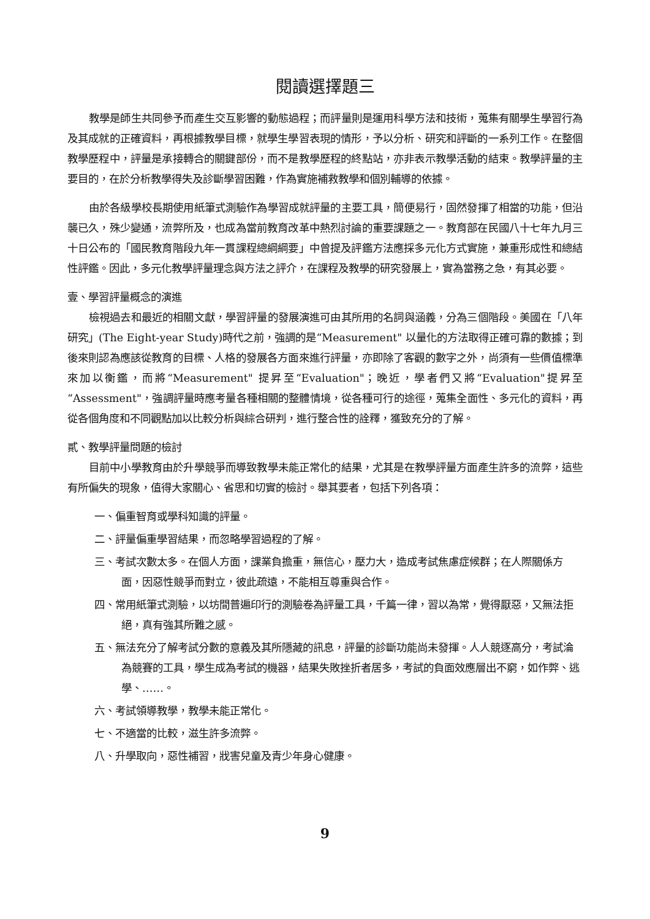閱讀選擇題三
教學是師生共同參予而產生交互影響的動態過程；而評量則是運用科學方法和技術，蒐集有關學生學習行為及其成就的正確資料，再根據教學目標，就學生學習表現的情形，予以分析、研究和評斷的一系列工作。在整個教學歷程中，評量是承接轉合的關鍵部份，而不是教學歷程的終點站，亦非表示教學活動的結束。教學評量的主要目的，在於分析教學得失及診斷學習困難，作為實施補救教學和個別輔導的依據。
由於各級學校長期使用紙筆式測驗作為學習成就評量的主要工具，簡便易行，固然發揮了相當的功能，但沿襲已久，殊少變通，流弊所及，也成為當前教育改革中熱烈討論的重要課題之一。教育部在民國八十七年九月三十日公布的「國民教育階段九年一貫課程總綱綱要」中曾提及評鑑方法應採多元化方式實施，兼重形成性和總結性評鑑。因此，多元化教學評量理念與方法之評介，在課程及教學的研究發展上，實為當務之急，有其必要。
壹、學習評量概念的演進
檢視過去和最近的相關文獻，學習評量的發展演進可由其所用的名詞與涵義，分為三個階段。美國在「八年研究」(The Eight-year Study)時代之前，強調的是“Measurement" 以量化的方法取得正確可靠的數據；到後來則認為應該從教育的目標、人格的發展各方面來進行評量，亦即除了客觀的數字之外，尚須有一些價值標準來加以衡鑑，而將“Measurement" 提昇至“Evaluation"；晚近，學者們又將“Evaluation"提昇至“Assessment"，強調評量時應考量各種相關的整體情境，從各種可行的途徑，蒐集全面性、多元化的資料，再從各個角度和不同觀點加以比較分析與綜合研判，進行整合性的詮釋，獲致充分的了解。
貳、教學評量問題的檢討
目前中小學教育由於升學競爭而導致教學未能正常化的結果，尤其是在教學評量方面產生許多的流弊，這些有所偏失的現象，值得大家關心、省思和切實的檢討。舉其要者，包括下列各項：
一、偏重智育或學科知識的評量。
二、評量偏重學習結果，而忽略學習過程的了解。
三、考試次數太多。在個人方面，課業負擔重，無信心，壓力大，造成考試焦慮症候群；在人際關係方面，因惡性競爭而對立，彼此疏遠，不能相互尊重與合作。
四、常用紙筆式測驗，以坊間普遍印行的測驗卷為評量工具，千篇一律，習以為常，覺得厭惡，又無法拒絕，真有強其所難之感。
五、無法充分了解考試分數的意義及其所隱藏的訊息，評量的診斷功能尚未發揮。人人競逐高分，考試淪為競賽的工具，學生成為考試的機器，結果失敗挫折者居多，考試的負面效應層出不窮，如作弊、逃學、……。
六、考試領導教學，教學未能正常化。
七、不適當的比較，滋生許多流弊。
八、升學取向，惡性補習，戕害兒童及青少年身心健康。
9